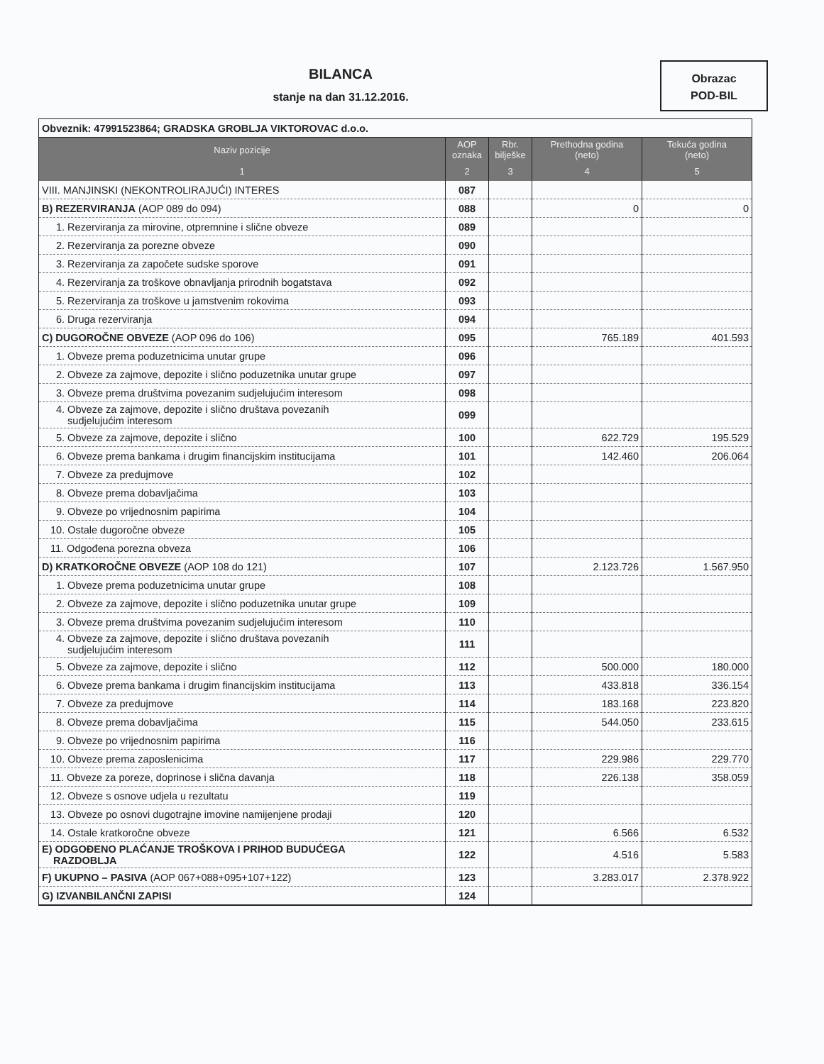BILANCA
stanje na dan 31.12.2016.
Obrazac
POD-BIL
| Obveznik: 47991523864; GRADSKA GROBLJA VIKTOROVAC d.o.o. | | | | |
| Naziv pozicije | AOP oznaka | Rbr. bilješke | Prethodna godina (neto) | Tekuća godina (neto) |
| 1 | 2 | 3 | 4 | 5 |
| VIII. MANJINSKI (NEKONTROLIRAJUĆI) INTERES | 087 | | | |
| B) REZERVIRANJA (AOP 089 do 094) | 088 | | 0 | 0 |
| 1. Rezerviranja za mirovine, otpremnine i slične obveze | 089 | | | |
| 2. Rezerviranja za porezne obveze | 090 | | | |
| 3. Rezerviranja za započete sudske sporove | 091 | | | |
| 4. Rezerviranja za troškove obnavljanja prirodnih bogatstava | 092 | | | |
| 5. Rezerviranja za troškove u jamstvenim rokovima | 093 | | | |
| 6. Druga rezerviranja | 094 | | | |
| C) DUGOROČNE OBVEZE (AOP 096 do 106) | 095 | | 765.189 | 401.593 |
| 1. Obveze prema poduzetnicima unutar grupe | 096 | | | |
| 2. Obveze za zajmove, depozite i slično poduzetnika unutar grupe | 097 | | | |
| 3. Obveze prema društvima povezanim sudjelujućim interesom | 098 | | | |
| 4. Obveze za zajmove, depozite i slično društava povezanih sudjelujućim interesom | 099 | | | |
| 5. Obveze za zajmove, depozite i slično | 100 | | 622.729 | 195.529 |
| 6. Obveze prema bankama i drugim financijskim institucijama | 101 | | 142.460 | 206.064 |
| 7. Obveze za predujmove | 102 | | | |
| 8. Obveze prema dobavljačima | 103 | | | |
| 9. Obveze po vrijednosnim papirima | 104 | | | |
| 10. Ostale dugoročne obveze | 105 | | | |
| 11. Odgođena porezna obveza | 106 | | | |
| D) KRATKOROČNE OBVEZE (AOP 108 do 121) | 107 | | 2.123.726 | 1.567.950 |
| 1. Obveze prema poduzetnicima unutar grupe | 108 | | | |
| 2. Obveze za zajmove, depozite i slično poduzetnika unutar grupe | 109 | | | |
| 3. Obveze prema društvima povezanim sudjelujućim interesom | 110 | | | |
| 4. Obveze za zajmove, depozite i slično društava povezanih sudjelujućim interesom | 111 | | | |
| 5. Obveze za zajmove, depozite i slično | 112 | | 500.000 | 180.000 |
| 6. Obveze prema bankama i drugim financijskim institucijama | 113 | | 433.818 | 336.154 |
| 7. Obveze za predujmove | 114 | | 183.168 | 223.820 |
| 8. Obveze prema dobavljačima | 115 | | 544.050 | 233.615 |
| 9. Obveze po vrijednosnim papirima | 116 | | | |
| 10. Obveze prema zaposlenicima | 117 | | 229.986 | 229.770 |
| 11. Obveze za poreze, doprinose i slična davanja | 118 | | 226.138 | 358.059 |
| 12. Obveze s osnove udjela u rezultatu | 119 | | | |
| 13. Obveze po osnovi dugotrajne imovine namijenjene prodaji | 120 | | | |
| 14. Ostale kratkoročne obveze | 121 | | 6.566 | 6.532 |
| E) ODGOĐENO PLAĆANJE TROŠKOVA I PRIHOD BUDUĆEGA RAZDOBLJA | 122 | | 4.516 | 5.583 |
| F) UKUPNO – PASIVA (AOP 067+088+095+107+122) | 123 | | 3.283.017 | 2.378.922 |
| G) IZVANBILANČNI ZAPISI | 124 | | | |